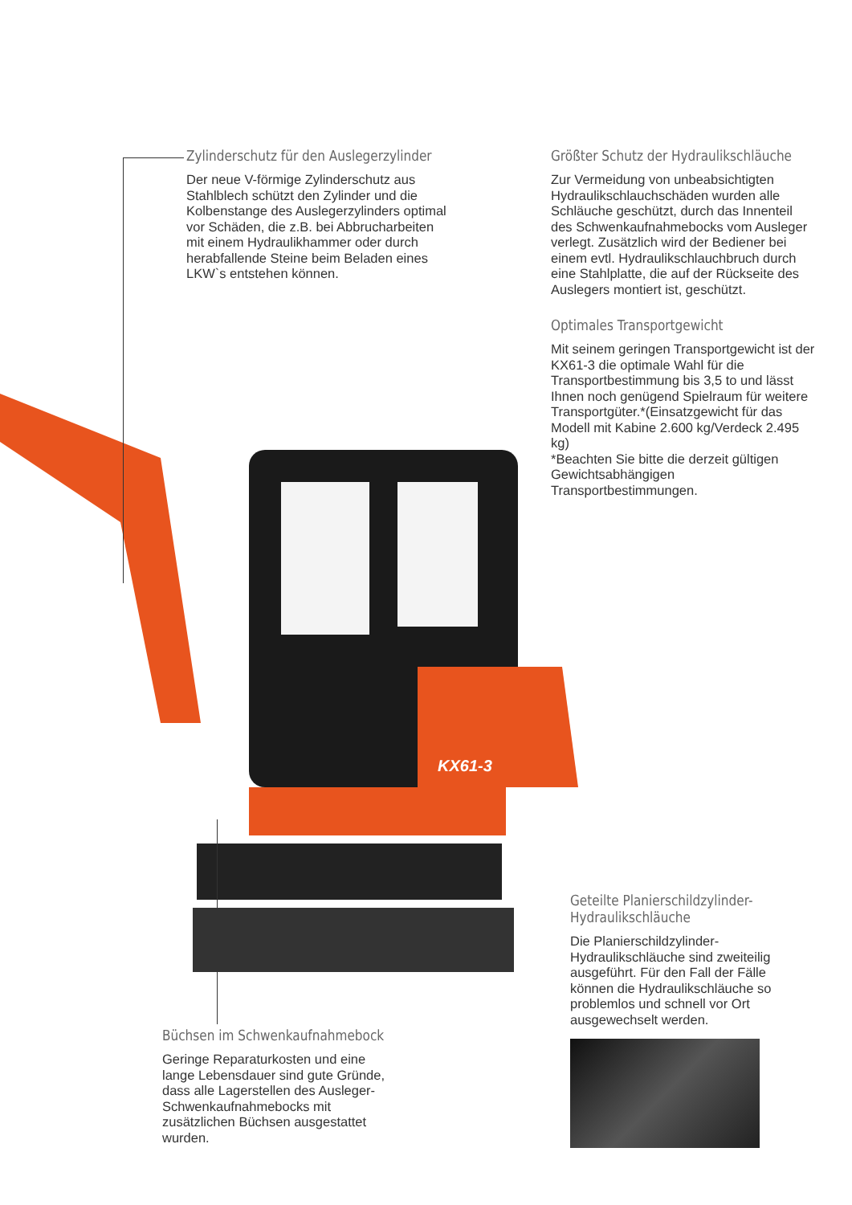KX61-3
Zylinderschutz für den Auslegerzylinder
Der neue V-förmige Zylinderschutz aus Stahlblech schützt den Zylinder und die Kolbenstange des Auslegerzylinders optimal vor Schäden, die z.B. bei Abbrucharbeiten mit einem Hydraulikhammer oder durch herabfallende Steine beim Beladen eines LKW`s entstehen können.
Größter Schutz der Hydraulikschläuche
Zur Vermeidung von unbeabsichtigten Hydraulikschlauchschäden wurden alle Schläuche geschützt, durch das Innenteil des Schwenkaufnahmebocks vom Ausleger verlegt. Zusätzlich wird der Bediener bei einem evtl. Hydraulikschlauchbruch durch eine Stahlplatte, die auf der Rückseite des Auslegers montiert ist, geschützt.
Optimales Transportgewicht
Mit seinem geringen Transportgewicht ist der KX61-3 die optimale Wahl für die Transportbestimmung bis 3,5 to und lässt Ihnen noch genügend Spielraum für weitere Transportgüter.*(Einsatzgewicht für das Modell mit Kabine 2.600 kg/Verdeck 2.495 kg)
*Beachten Sie bitte die derzeit gültigen Gewichtsabhängigen Transportbestimmungen.
Geteilte Planierschildzylinder-
Hydraulikschläuche
Die Planierschildzylinder-Hydraulikschläuche sind zweiteilig ausgeführt. Für den Fall der Fälle können die Hydraulikschläuche so problemlos und schnell vor Ort ausgewechselt werden.
Büchsen im Schwenkaufnahmebock
Geringe Reparaturkosten und eine lange Lebensdauer sind gute Gründe, dass alle Lagerstellen des Ausleger-Schwenkaufnahmebocks mit zusätzlichen Büchsen ausgestattet wurden.